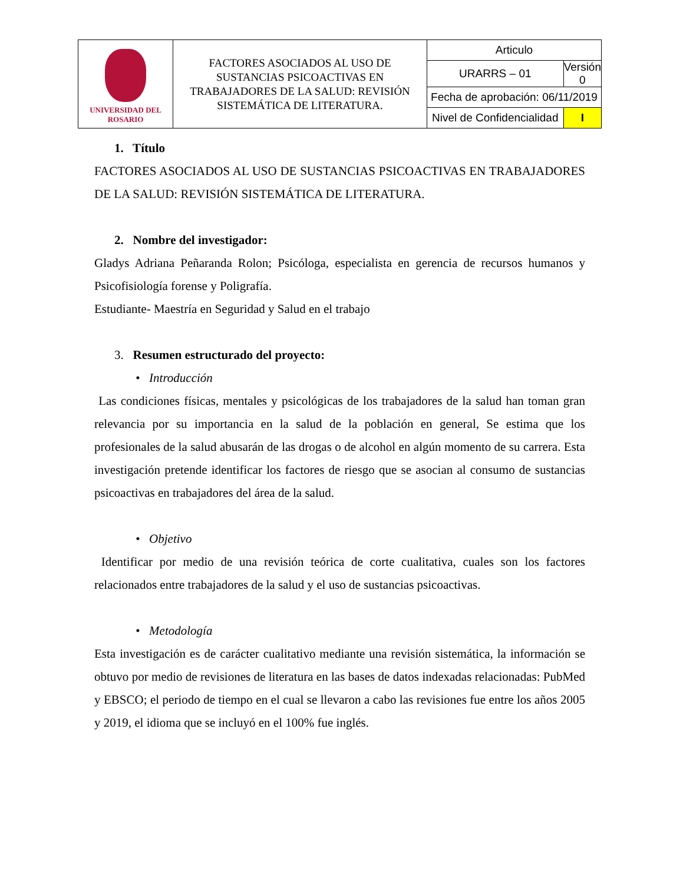| UNIVERSIDAD DEL ROSARIO | FACTORES ASOCIADOS AL USO DE SUSTANCIAS PSICOACTIVAS EN TRABAJADORES DE LA SALUD: REVISIÓN SISTEMÁTICA DE LITERATURA. | Articulo | |
| | | URARRS – 01 | Versión 0 |
| | | Fecha de aprobación: 06/11/2019 | |
| | | Nivel de Confidencialidad | I |
1. Título
FACTORES ASOCIADOS AL USO DE SUSTANCIAS PSICOACTIVAS EN TRABAJADORES DE LA SALUD: REVISIÓN SISTEMÁTICA DE LITERATURA.
2. Nombre del investigador:
Gladys Adriana Peñaranda Rolon; Psicóloga, especialista en gerencia de recursos humanos y Psicofisiología forense y Poligrafía.
Estudiante- Maestría en Seguridad y Salud en el trabajo
3. Resumen estructurado del proyecto:
• Introducción
Las condiciones físicas, mentales y psicológicas de los trabajadores de la salud han toman gran relevancia por su importancia en la salud de la población en general, Se estima que los profesionales de la salud abusarán de las drogas o de alcohol en algún momento de su carrera. Esta investigación pretende identificar los factores de riesgo que se asocian al consumo de sustancias psicoactivas en trabajadores del área de la salud.
• Objetivo
Identificar por medio de una revisión teórica de corte cualitativa, cuales son los factores relacionados entre trabajadores de la salud y el uso de sustancias psicoactivas.
• Metodología
Esta investigación es de carácter cualitativo mediante una revisión sistemática, la información se obtuvo por medio de revisiones de literatura en las bases de datos indexadas relacionadas: PubMed y EBSCO; el periodo de tiempo en el cual se llevaron a cabo las revisiones fue entre los años 2005 y 2019, el idioma que se incluyó en el 100% fue inglés.